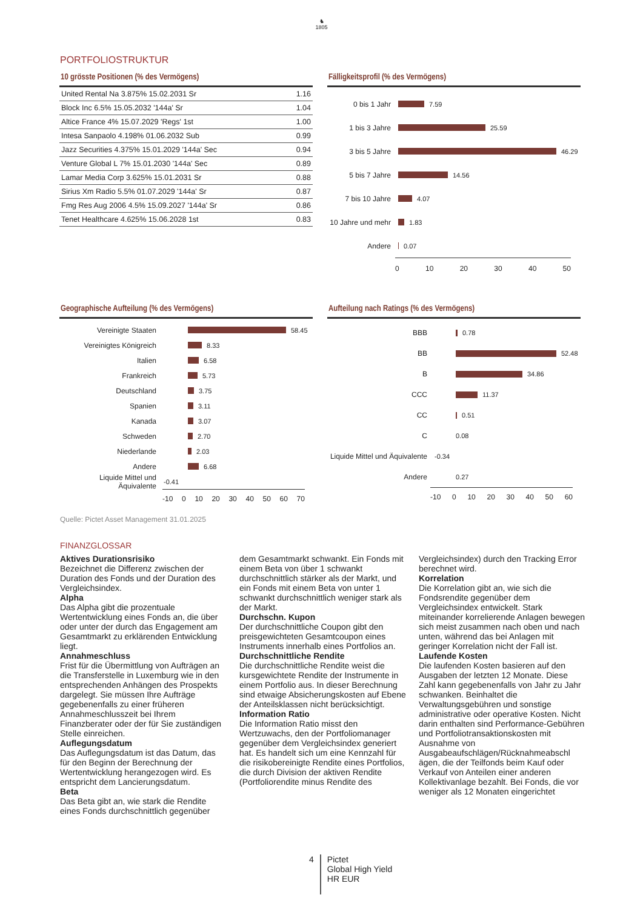♞
1805
PORTFOLIOSTRUKTUR
10 grösste Positionen (% des Vermögens)
| United Rental Na 3.875% 15.02.2031 Sr | 1.16 |
| Block Inc 6.5% 15.05.2032 '144a' Sr | 1.04 |
| Altice France 4% 15.07.2029 'Regs' 1st | 1.00 |
| Intesa Sanpaolo 4.198% 01.06.2032 Sub | 0.99 |
| Jazz Securities 4.375% 15.01.2029 '144a' Sec | 0.94 |
| Venture Global L 7% 15.01.2030 '144a' Sec | 0.89 |
| Lamar Media Corp 3.625% 15.01.2031 Sr | 0.88 |
| Sirius Xm Radio 5.5% 01.07.2029 '144a' Sr | 0.87 |
| Fmg Res Aug 2006 4.5% 15.09.2027 '144a' Sr | 0.86 |
| Tenet Healthcare 4.625% 15.06.2028 1st | 0.83 |
Fälligkeitsprofil (% des Vermögens)
0 bis 1 Jahr 7.59
1 bis 3 Jahre 25.59
3 bis 5 Jahre 46.29
5 bis 7 Jahre 14.56
7 bis 10 Jahre 4.07
10 Jahre und mehr 1.83
Andere 0.07
0 10 20 30 40 50
Geographische Aufteilung (% des Vermögens)
Vereinigte Staaten 58.45
Vereinigtes Königreich 8.33
Italien 6.58
Frankreich 5.73
Deutschland 3.75
Spanien 3.11
Kanada 3.07
Schweden 2.70
Niederlande 2.03
Andere 6.68
Liquide Mittel und Äquivalente -0.41
-10 0 10 20 30 40 50 60 70
Aufteilung nach Ratings (% des Vermögens)
BBB 0.78
BB 52.48
B 34.86
CCC 11.37
CC 0.51
C 0.08
Liquide Mittel und Äquivalente -0.34
Andere 0.27
-10 0 10 20 30 40 50 60
Quelle: Pictet Asset Management 31.01.2025
FINANZGLOSSAR
Aktives Durationsrisiko
Bezeichnet die Differenz zwischen der Duration des Fonds und der Duration des Vergleichsindex.
Alpha
Das Alpha gibt die prozentuale Wertentwicklung eines Fonds an, die über oder unter der durch das Engagement am Gesamtmarkt zu erklärenden Entwicklung liegt.
Annahmeschluss
Frist für die Übermittlung von Aufträgen an die Transferstelle in Luxemburg wie in den entsprechenden Anhängen des Prospekts dargelegt. Sie müssen Ihre Aufträge gegebenenfalls zu einer früheren Annahmeschlusszeit bei Ihrem Finanzberater oder der für Sie zuständigen Stelle einreichen.
Auflegungsdatum
Das Auflegungsdatum ist das Datum, das für den Beginn der Berechnung der Wertentwicklung herangezogen wird. Es entspricht dem Lancierungsdatum.
Beta
Das Beta gibt an, wie stark die Rendite eines Fonds durchschnittlich gegenüber
dem Gesamtmarkt schwankt. Ein Fonds mit einem Beta von über 1 schwankt durchschnittlich stärker als der Markt, und ein Fonds mit einem Beta von unter 1 schwankt durchschnittlich weniger stark als der Markt.
Durchschn. Kupon
Der durchschnittliche Coupon gibt den preisgewichteten Gesamtcoupon eines Instruments innerhalb eines Portfolios an.
Durchschnittliche Rendite
Die durchschnittliche Rendite weist die kursgewichtete Rendite der Instrumente in einem Portfolio aus. In dieser Berechnung sind etwaige Absicherungskosten auf Ebene der Anteilsklassen nicht berücksichtigt.
Information Ratio
Die Information Ratio misst den Wertzuwachs, den der Portfoliomanager gegenüber dem Vergleichsindex generiert hat. Es handelt sich um eine Kennzahl für die risikobereinigte Rendite eines Portfolios, die durch Division der aktiven Rendite (Portfoliorendite minus Rendite des
Vergleichsindex) durch den Tracking Error berechnet wird.
Korrelation
Die Korrelation gibt an, wie sich die Fondsrendite gegenüber dem Vergleichsindex entwickelt. Stark miteinander korrelierende Anlagen bewegen sich meist zusammen nach oben und nach unten, während das bei Anlagen mit geringer Korrelation nicht der Fall ist.
Laufende Kosten
Die laufenden Kosten basieren auf den Ausgaben der letzten 12 Monate. Diese Zahl kann gegebenenfalls von Jahr zu Jahr schwanken. Beinhaltet die Verwaltungsgebühren und sonstige administrative oder operative Kosten. Nicht darin enthalten sind Performance-Gebühren und Portfoliotransaktionskosten mit Ausnahme von Ausgabeaufschlägen/Rücknahmeabschl ägen, die der Teilfonds beim Kauf oder Verkauf von Anteilen einer anderen Kollektivanlage bezahlt. Bei Fonds, die vor weniger als 12 Monaten eingerichtet
4 Pictet
Global High Yield
HR EUR